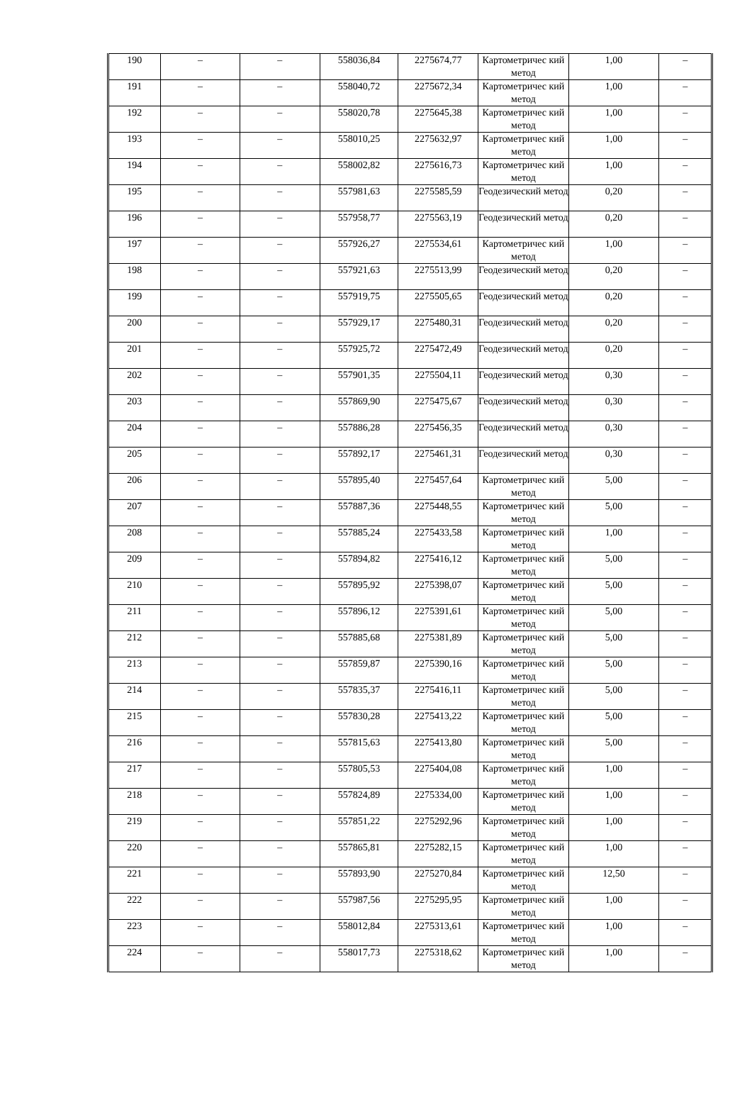| 190 | – | – | 558036,84 | 2275674,77 | Картометричес кий метод | 1,00 | – |
| 191 | – | – | 558040,72 | 2275672,34 | Картометричес кий метод | 1,00 | – |
| 192 | – | – | 558020,78 | 2275645,38 | Картометричес кий метод | 1,00 | – |
| 193 | – | – | 558010,25 | 2275632,97 | Картометричес кий метод | 1,00 | – |
| 194 | – | – | 558002,82 | 2275616,73 | Картометричес кий метод | 1,00 | – |
| 195 | – | – | 557981,63 | 2275585,59 | Геодезический метод | 0,20 | – |
| 196 | – | – | 557958,77 | 2275563,19 | Геодезический метод | 0,20 | – |
| 197 | – | – | 557926,27 | 2275534,61 | Картометричес кий метод | 1,00 | – |
| 198 | – | – | 557921,63 | 2275513,99 | Геодезический метод | 0,20 | – |
| 199 | – | – | 557919,75 | 2275505,65 | Геодезический метод | 0,20 | – |
| 200 | – | – | 557929,17 | 2275480,31 | Геодезический метод | 0,20 | – |
| 201 | – | – | 557925,72 | 2275472,49 | Геодезический метод | 0,20 | – |
| 202 | – | – | 557901,35 | 2275504,11 | Геодезический метод | 0,30 | – |
| 203 | – | – | 557869,90 | 2275475,67 | Геодезический метод | 0,30 | – |
| 204 | – | – | 557886,28 | 2275456,35 | Геодезический метод | 0,30 | – |
| 205 | – | – | 557892,17 | 2275461,31 | Геодезический метод | 0,30 | – |
| 206 | – | – | 557895,40 | 2275457,64 | Картометричес кий метод | 5,00 | – |
| 207 | – | – | 557887,36 | 2275448,55 | Картометричес кий метод | 5,00 | – |
| 208 | – | – | 557885,24 | 2275433,58 | Картометричес кий метод | 1,00 | – |
| 209 | – | – | 557894,82 | 2275416,12 | Картометричес кий метод | 5,00 | – |
| 210 | – | – | 557895,92 | 2275398,07 | Картометричес кий метод | 5,00 | – |
| 211 | – | – | 557896,12 | 2275391,61 | Картометричес кий метод | 5,00 | – |
| 212 | – | – | 557885,68 | 2275381,89 | Картометричес кий метод | 5,00 | – |
| 213 | – | – | 557859,87 | 2275390,16 | Картометричес кий метод | 5,00 | – |
| 214 | – | – | 557835,37 | 2275416,11 | Картометричес кий метод | 5,00 | – |
| 215 | – | – | 557830,28 | 2275413,22 | Картометричес кий метод | 5,00 | – |
| 216 | – | – | 557815,63 | 2275413,80 | Картометричес кий метод | 5,00 | – |
| 217 | – | – | 557805,53 | 2275404,08 | Картометричес кий метод | 1,00 | – |
| 218 | – | – | 557824,89 | 2275334,00 | Картометричес кий метод | 1,00 | – |
| 219 | – | – | 557851,22 | 2275292,96 | Картометричес кий метод | 1,00 | – |
| 220 | – | – | 557865,81 | 2275282,15 | Картометричес кий метод | 1,00 | – |
| 221 | – | – | 557893,90 | 2275270,84 | Картометричес кий метод | 12,50 | – |
| 222 | – | – | 557987,56 | 2275295,95 | Картометричес кий метод | 1,00 | – |
| 223 | – | – | 558012,84 | 2275313,61 | Картометричес кий метод | 1,00 | – |
| 224 | – | – | 558017,73 | 2275318,62 | Картометричес кий метод | 1,00 | – |